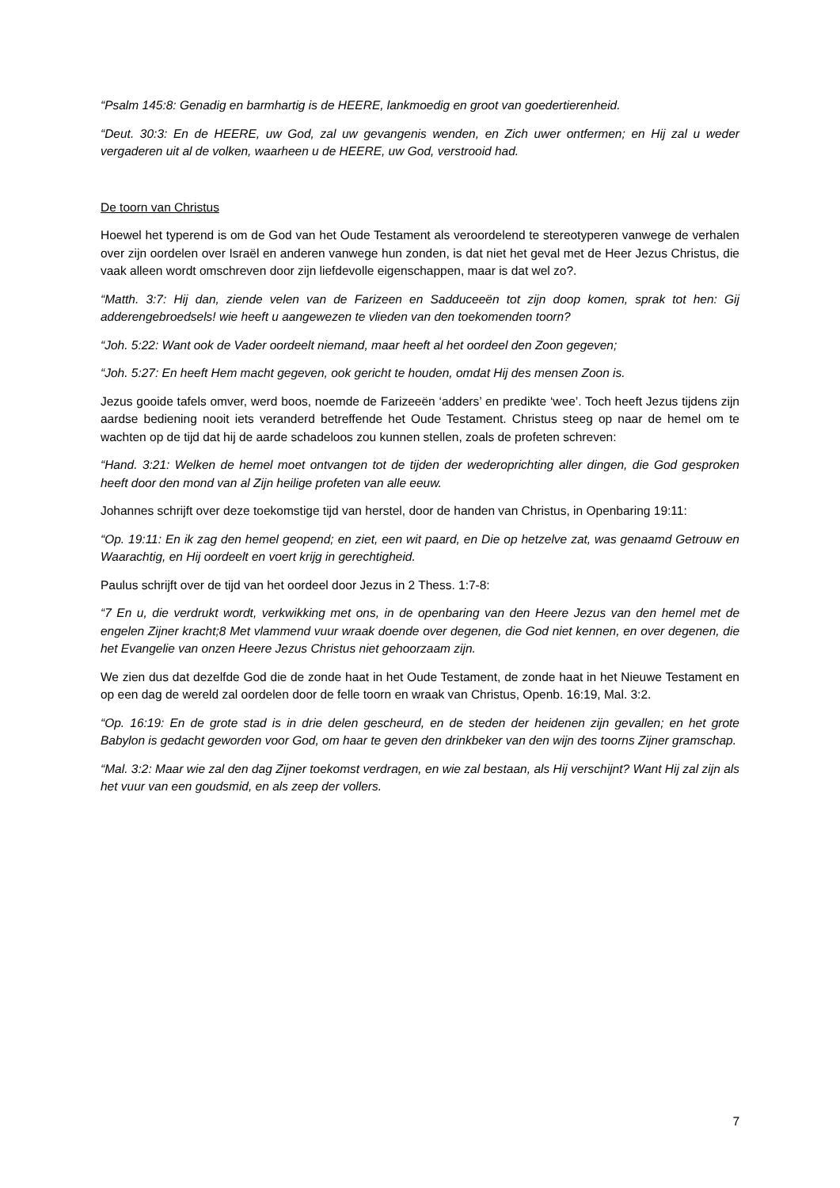“Psalm 145:8: Genadig en barmhartig is de HEERE, lankmoedig en groot van goedertierenheid.
“Deut. 30:3: En de HEERE, uw God, zal uw gevangenis wenden, en Zich uwer ontfermen; en Hij zal u weder vergaderen uit al de volken, waarheen u de HEERE, uw God, verstrooid had.
De toorn van Christus
Hoewel het typerend is om de God van het Oude Testament als veroordelend te stereotyperen vanwege de verhalen over zijn oordelen over Israël en anderen vanwege hun zonden, is dat niet het geval met de Heer Jezus Christus, die vaak alleen wordt omschreven door zijn liefdevolle eigenschappen, maar is dat wel zo?.
“Matth. 3:7: Hij dan, ziende velen van de Farizeen en Sadduceeën tot zijn doop komen, sprak tot hen: Gij adderengebroedsels! wie heeft u aangewezen te vlieden van den toekomenden toorn?
“Joh. 5:22: Want ook de Vader oordeelt niemand, maar heeft al het oordeel den Zoon gegeven;
“Joh. 5:27: En heeft Hem macht gegeven, ook gericht te houden, omdat Hij des mensen Zoon is.
Jezus gooide tafels omver, werd boos, noemde de Farizeeën ‘adders’ en predikte ‘wee’. Toch heeft Jezus tijdens zijn aardse bediening nooit iets veranderd betreffende het Oude Testament. Christus steeg op naar de hemel om te wachten op de tijd dat hij de aarde schadeloos zou kunnen stellen, zoals de profeten schreven:
“Hand. 3:21: Welken de hemel moet ontvangen tot de tijden der wederoprichting aller dingen, die God gesproken heeft door den mond van al Zijn heilige profeten van alle eeuw.
Johannes schrijft over deze toekomstige tijd van herstel, door de handen van Christus, in Openbaring 19:11:
“Op. 19:11: En ik zag den hemel geopend; en ziet, een wit paard, en Die op hetzelve zat, was genaamd Getrouw en Waarachtig, en Hij oordeelt en voert krijg in gerechtigheid.
Paulus schrijft over de tijd van het oordeel door Jezus in 2 Thess. 1:7-8:
“7 En u, die verdrukt wordt, verkwikking met ons, in de openbaring van den Heere Jezus van den hemel met de engelen Zijner kracht;8 Met vlammend vuur wraak doende over degenen, die God niet kennen, en over degenen, die het Evangelie van onzen Heere Jezus Christus niet gehoorzaam zijn.
We zien dus dat dezelfde God die de zonde haat in het Oude Testament, de zonde haat in het Nieuwe Testament en op een dag de wereld zal oordelen door de felle toorn en wraak van Christus, Openb. 16:19, Mal. 3:2.
“Op. 16:19: En de grote stad is in drie delen gescheurd, en de steden der heidenen zijn gevallen; en het grote Babylon is gedacht geworden voor God, om haar te geven den drinkbeker van den wijn des toorns Zijner gramschap.
“Mal. 3:2: Maar wie zal den dag Zijner toekomst verdragen, en wie zal bestaan, als Hij verschijnt? Want Hij zal zijn als het vuur van een goudsmid, en als zeep der vollers.
7